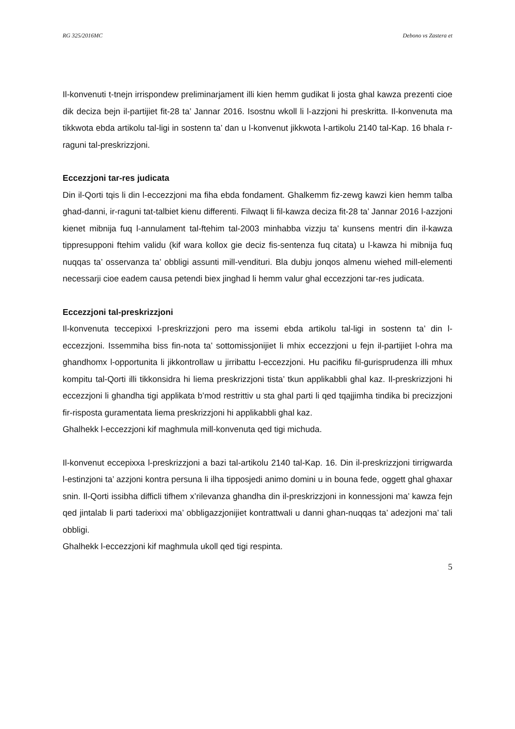RG 325/2016MC Debono vs Zastera et
Il-konvenuti t-tnejn irrispondew preliminarjament illi kien hemm gudikat li josta ghal kawza prezenti cioe dik deciza bejn il-partijiet fit-28 ta’ Jannar 2016. Isostnu wkoll li l-azzjoni hi preskritta. Il-konvenuta ma tikkwota ebda artikolu tal-ligi in sostenn ta’ dan u l-konvenut jikkwota l-artikolu 2140 tal-Kap. 16 bhala r-raguni tal-preskrizzjoni.
Eccezzjoni tar-res judicata
Din il-Qorti tqis li din l-eccezzjoni ma fiha ebda fondament. Ghalkemm fiz-zewg kawzi kien hemm talba ghad-danni, ir-raguni tat-talbiet kienu differenti. Filwaqt li fil-kawza deciza fit-28 ta’ Jannar 2016 l-azzjoni kienet mibnija fuq l-annulament tal-ftehim tal-2003 minhabba vizzju ta’ kunsens mentri din il-kawza tippresupponi ftehim validu (kif wara kollox gie deciz fis-sentenza fuq citata) u l-kawza hi mibnija fuq nuqqas ta’ osservanza ta’ obbligi assunti mill-vendituri. Bla dubju jonqos almenu wiehed mill-elementi necessarji cioe eadem causa petendi biex jinghad li hemm valur ghal eccezzjoni tar-res judicata.
Eccezzjoni tal-preskrizzjoni
Il-konvenuta teccepixxi l-preskrizzjoni pero ma issemi ebda artikolu tal-ligi in sostenn ta’ din l-eccezzjoni. Issemmiha biss fin-nota ta’ sottomissjonijiet li mhix eccezzjoni u fejn il-partijiet l-ohra ma ghandhomx l-opportunita li jikkontrollaw u jirribattu l-eccezzjoni. Hu pacifiku fil-gurisprudenza illi mhux kompitu tal-Qorti illi tikkonsidra hi liema preskrizzjoni tista’ tkun applikabbli ghal kaz. Il-preskrizzjoni hi eccezzjoni li ghandha tigi applikata b’mod restrittiv u sta ghal parti li qed tqajjimha tindika bi precizzjoni fir-risposta guramentata liema preskrizzjoni hi applikabbli ghal kaz.
Ghalhekk l-eccezzjoni kif maghmula mill-konvenuta qed tigi michuda.
Il-konvenut eccepixxa l-preskrizzjoni a bazi tal-artikolu 2140 tal-Kap. 16. Din il-preskrizzjoni tirrigwarda l-estinzjoni ta’ azzjoni kontra persuna li ilha tipposjedi animo domini u in bouna fede, oggett ghal ghaxar snin. Il-Qorti issibha difficli tifhem x’rilevanza ghandha din il-preskrizzjoni in konnessjoni ma’ kawza fejn qed jintalab li parti taderixxi ma’ obbligazzjonijiet kontrattwali u danni ghan-nuqqas ta’ adezjoni ma’ tali obbligi.
Ghalhekk l-eccezzjoni kif maghmula ukoll qed tigi respinta.
5